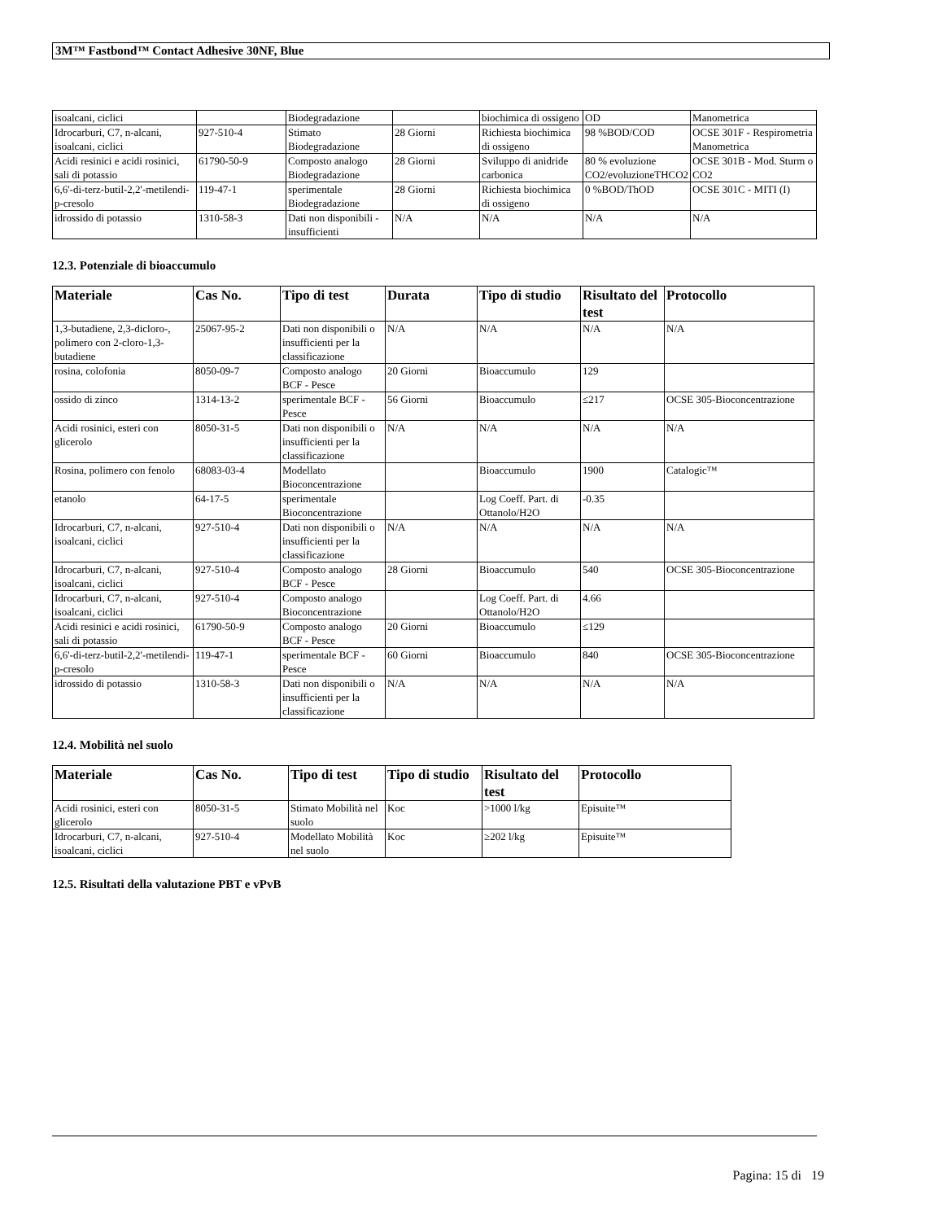3M™ Fastbond™ Contact Adhesive 30NF, Blue
| isoalcani, ciclici | | Biodegradazione | | biochimica di ossigeno | OD | Manometrica |
| Idrocarburi, C7, n-alcani, isoalcani, ciclici | 927-510-4 | Stimato Biodegradazione | 28 Giorni | Richiesta biochimica di ossigeno | 98 %BOD/COD | OCSE 301F - Respirometria Manometrica |
| Acidi resinici e acidi rosinici, sali di potassio | 61790-50-9 | Composto analogo Biodegradazione | 28 Giorni | Sviluppo di anidride carbonica | 80 % evoluzione CO2/evoluzioneTHCO2 | OCSE 301B - Mod. Sturm o CO2 |
| 6,6'-di-terz-butil-2,2'-metilendi-p-cresolo | 119-47-1 | sperimentale Biodegradazione | 28 Giorni | Richiesta biochimica di ossigeno | 0 %BOD/ThOD | OCSE 301C - MITI (I) |
| idrossido di potassio | 1310-58-3 | Dati non disponibili - insufficienti | N/A | N/A | N/A | N/A |
12.3. Potenziale di bioaccumulo
| Materiale | Cas No. | Tipo di test | Durata | Tipo di studio | Risultato del test | Protocollo |
| --- | --- | --- | --- | --- | --- | --- |
| 1,3-butadiene, 2,3-dicloro-, polimero con 2-cloro-1,3-butadiene | 25067-95-2 | Dati non disponibili o insufficienti per la classificazione | N/A | N/A | N/A | N/A |
| rosina, colofonia | 8050-09-7 | Composto analogo BCF - Pesce | 20 Giorni | Bioaccumulo | 129 | |
| ossido di zinco | 1314-13-2 | sperimentale BCF - Pesce | 56 Giorni | Bioaccumulo | ≤217 | OCSE 305-Bioconcentrazione |
| Acidi rosinici, esteri con glicerolo | 8050-31-5 | Dati non disponibili o insufficienti per la classificazione | N/A | N/A | N/A | N/A |
| Rosina, polimero con fenolo | 68083-03-4 | Modellato Bioconcentrazione | | Bioaccumulo | 1900 | Catalogic™ |
| etanolo | 64-17-5 | sperimentale Bioconcentrazione | | Log Coeff. Part. di Ottanolo/H2O | -0.35 | |
| Idrocarburi, C7, n-alcani, isoalcani, ciclici | 927-510-4 | Dati non disponibili o insufficienti per la classificazione | N/A | N/A | N/A | N/A |
| Idrocarburi, C7, n-alcani, isoalcani, ciclici | 927-510-4 | Composto analogo BCF - Pesce | 28 Giorni | Bioaccumulo | 540 | OCSE 305-Bioconcentrazione |
| Idrocarburi, C7, n-alcani, isoalcani, ciclici | 927-510-4 | Composto analogo Bioconcentrazione | | Log Coeff. Part. di Ottanolo/H2O | 4.66 | |
| Acidi resinici e acidi rosinici, sali di potassio | 61790-50-9 | Composto analogo BCF - Pesce | 20 Giorni | Bioaccumulo | ≤129 | |
| 6,6'-di-terz-butil-2,2'-metilendi-p-cresolo | 119-47-1 | sperimentale BCF - Pesce | 60 Giorni | Bioaccumulo | 840 | OCSE 305-Bioconcentrazione |
| idrossido di potassio | 1310-58-3 | Dati non disponibili o insufficienti per la classificazione | N/A | N/A | N/A | N/A |
12.4. Mobilità nel suolo
| Materiale | Cas No. | Tipo di test | Tipo di studio | Risultato del test | Protocollo |
| --- | --- | --- | --- | --- | --- |
| Acidi rosinici, esteri con glicerolo | 8050-31-5 | Stimato Mobilità nel suolo | Koc | >1000 l/kg | Episuite™ |
| Idrocarburi, C7, n-alcani, isoalcani, ciclici | 927-510-4 | Modellato Mobilità nel suolo | Koc | ≥202 l/kg | Episuite™ |
12.5. Risultati della valutazione PBT e vPvB
Pagina: 15 di 19